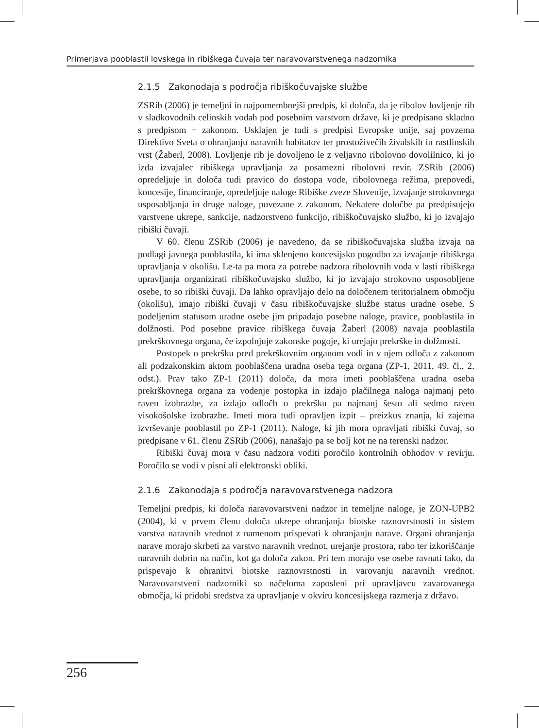Primerjava pooblastil lovskega in ribiškega čuvaja ter naravovarstvenega nadzornika
2.1.5 Zakonodaja s področja ribiškočuvajske službe
ZSRib (2006) je temeljni in najpomembnejši predpis, ki določa, da je ribolov lovljenje rib v sladkovodnih celinskih vodah pod posebnim varstvom države, ki je predpisano skladno s predpisom − zakonom. Usklajen je tudi s predpisi Evropske unije, saj povzema Direktivo Sveta o ohranjanju naravnih habitatov ter prostoživečih živalskih in rastlinskih vrst (Žaberl, 2008). Lovljenje rib je dovoljeno le z veljavno ribolovno dovolilnico, ki jo izda izvajalec ribiškega upravljanja za posamezni ribolovni revir. ZSRib (2006) opredeljuje in določa tudi pravico do dostopa vode, ribolovnega režima, prepovedi, koncesije, financiranje, opredeljuje naloge Ribiške zveze Slovenije, izvajanje strokovnega usposabljanja in druge naloge, povezane z zakonom. Nekatere določbe pa predpisujejo varstvene ukrepe, sankcije, nadzorstveno funkcijo, ribiškočuvajsko službo, ki jo izvajajo ribiški čuvaji.
V 60. členu ZSRib (2006) je navedeno, da se ribiškočuvajska služba izvaja na podlagi javnega pooblastila, ki ima sklenjeno koncesijsko pogodbo za izvajanje ribiškega upravljanja v okolišu. Le-ta pa mora za potrebe nadzora ribolovnih voda v lasti ribiškega upravljanja organizirati ribiškočuvajsko službo, ki jo izvajajo strokovno usposobljene osebe, to so ribiški čuvaji. Da lahko opravljajo delo na določenem teritorialnem območju (okolišu), imajo ribiški čuvaji v času ribiškočuvajske službe status uradne osebe. S podeljenim statusom uradne osebe jim pripadajo posebne naloge, pravice, pooblastila in dolžnosti. Pod posebne pravice ribiškega čuvaja Žaberl (2008) navaja pooblastila prekrškovnega organa, če izpolnjuje zakonske pogoje, ki urejajo prekrške in dolžnosti.
Postopek o prekršku pred prekrškovnim organom vodi in v njem odloča z zakonom ali podzakonskim aktom pooblaščena uradna oseba tega organa (ZP-1, 2011, 49. čl., 2. odst.). Prav tako ZP-1 (2011) določa, da mora imeti pooblaščena uradna oseba prekrškovnega organa za vodenje postopka in izdajo plačilnega naloga najmanj peto raven izobrazbe, za izdajo odločb o prekršku pa najmanj šesto ali sedmo raven visokošolske izobrazbe. Imeti mora tudi opravljen izpit – preizkus znanja, ki zajema izvrševanje pooblastil po ZP-1 (2011). Naloge, ki jih mora opravljati ribiški čuvaj, so predpisane v 61. členu ZSRib (2006), nanašajo pa se bolj kot ne na terenski nadzor.
Ribiški čuvaj mora v času nadzora voditi poročilo kontrolnih obhodov v revirju. Poročilo se vodi v pisni ali elektronski obliki.
2.1.6 Zakonodaja s področja naravovarstvenega nadzora
Temeljni predpis, ki določa naravovarstveni nadzor in temeljne naloge, je ZON-UPB2 (2004), ki v prvem členu določa ukrepe ohranjanja biotske raznovrstnosti in sistem varstva naravnih vrednot z namenom prispevati k ohranjanju narave. Organi ohranjanja narave morajo skrbeti za varstvo naravnih vrednot, urejanje prostora, rabo ter izkoriščanje naravnih dobrin na način, kot ga določa zakon. Pri tem morajo vse osebe ravnati tako, da prispevajo k ohranitvi biotske raznovrstnosti in varovanju naravnih vrednot. Naravovarstveni nadzorniki so načeloma zaposleni pri upravljavcu zavarovanega območja, ki pridobi sredstva za upravljanje v okviru koncesijskega razmerja z državo.
256